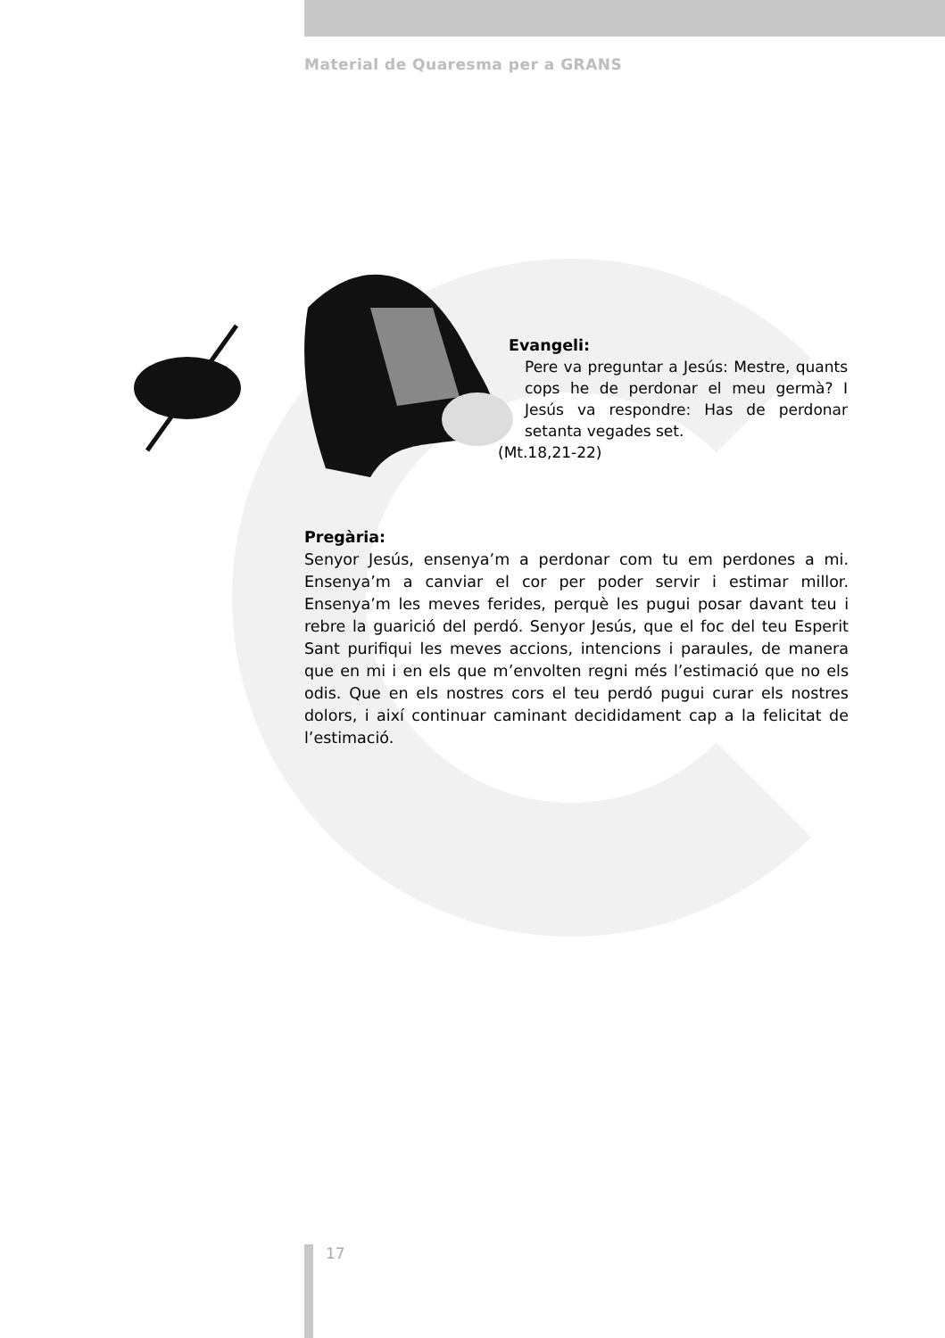Material de Quaresma per a GRANS
Evangeli:
Pere va preguntar a Jesús: Mestre, quants cops he de perdonar el meu germà? I Jesús va respondre: Has de perdonar setanta vegades set.
(Mt.18,21-22)
Pregària:
Senyor Jesús, ensenya’m a perdonar com tu em perdones a mi. Ensenya’m a canviar el cor per poder servir i estimar millor. Ensenya’m les meves ferides, perquè les pugui posar davant teu i rebre la guarició del perdó. Senyor Jesús, que el foc del teu Esperit Sant purifiqui les meves accions, intencions i paraules, de manera que en mi i en els que m’envolten regni més l’estimació que no els odis. Que en els nostres cors el teu perdó pugui curar els nostres dolors, i així continuar caminant decididament cap a la felicitat de l’estimació.
17